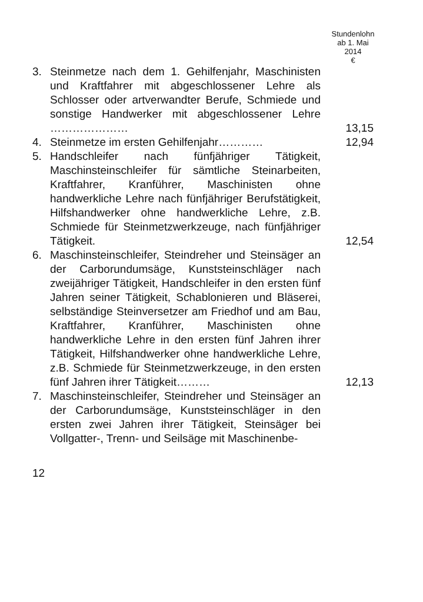Stundenlohn
ab 1. Mai
2014
€
| 3. | Steinmetze nach dem 1. Gehilfenjahr, Maschinisten und Kraftfahrer mit abgeschlossener Lehre als Schlosser oder artverwandter Berufe, Schmiede und sonstige Handwerker mit abgeschlossener Lehre ………………… | 13,15 |
| 4. | Steinmetze im ersten Gehilfenjahr………… | 12,94 |
| 5. | Handschleifer nach fünfjähriger Tätigkeit, Maschinsteinschleifer für sämtliche Steinarbeiten, Kraftfahrer, Kranführer, Maschinisten ohne handwerkliche Lehre nach fünfjähriger Berufstätigkeit, Hilfshandwerker ohne handwerkliche Lehre, z.B. Schmiede für Steinmetzwerkzeuge, nach fünfjähriger Tätigkeit. | 12,54 |
| 6. | Maschinsteinschleifer, Steindreher und Steinsäger an der Carborundumsäge, Kunststeinschläger nach zweijähriger Tätigkeit, Handschleifer in den ersten fünf Jahren seiner Tätigkeit, Schablonieren und Bläserei, selbständige Steinversetzer am Friedhof und am Bau, Kraftfahrer, Kranführer, Maschinisten ohne handwerkliche Lehre in den ersten fünf Jahren ihrer Tätigkeit, Hilfshandwerker ohne handwerkliche Lehre, z.B. Schmiede für Steinmetzwerkzeuge, in den ersten fünf Jahren ihrer Tätigkeit……… | 12,13 |
| 7. | Maschinsteinschleifer, Steindreher und Steinsäger an der Carborundumsäge, Kunststeinschläger in den ersten zwei Jahren ihrer Tätigkeit, Steinsäger bei Vollgatter-, Trenn- und Seilsäge mit Maschinenbe- | |
12